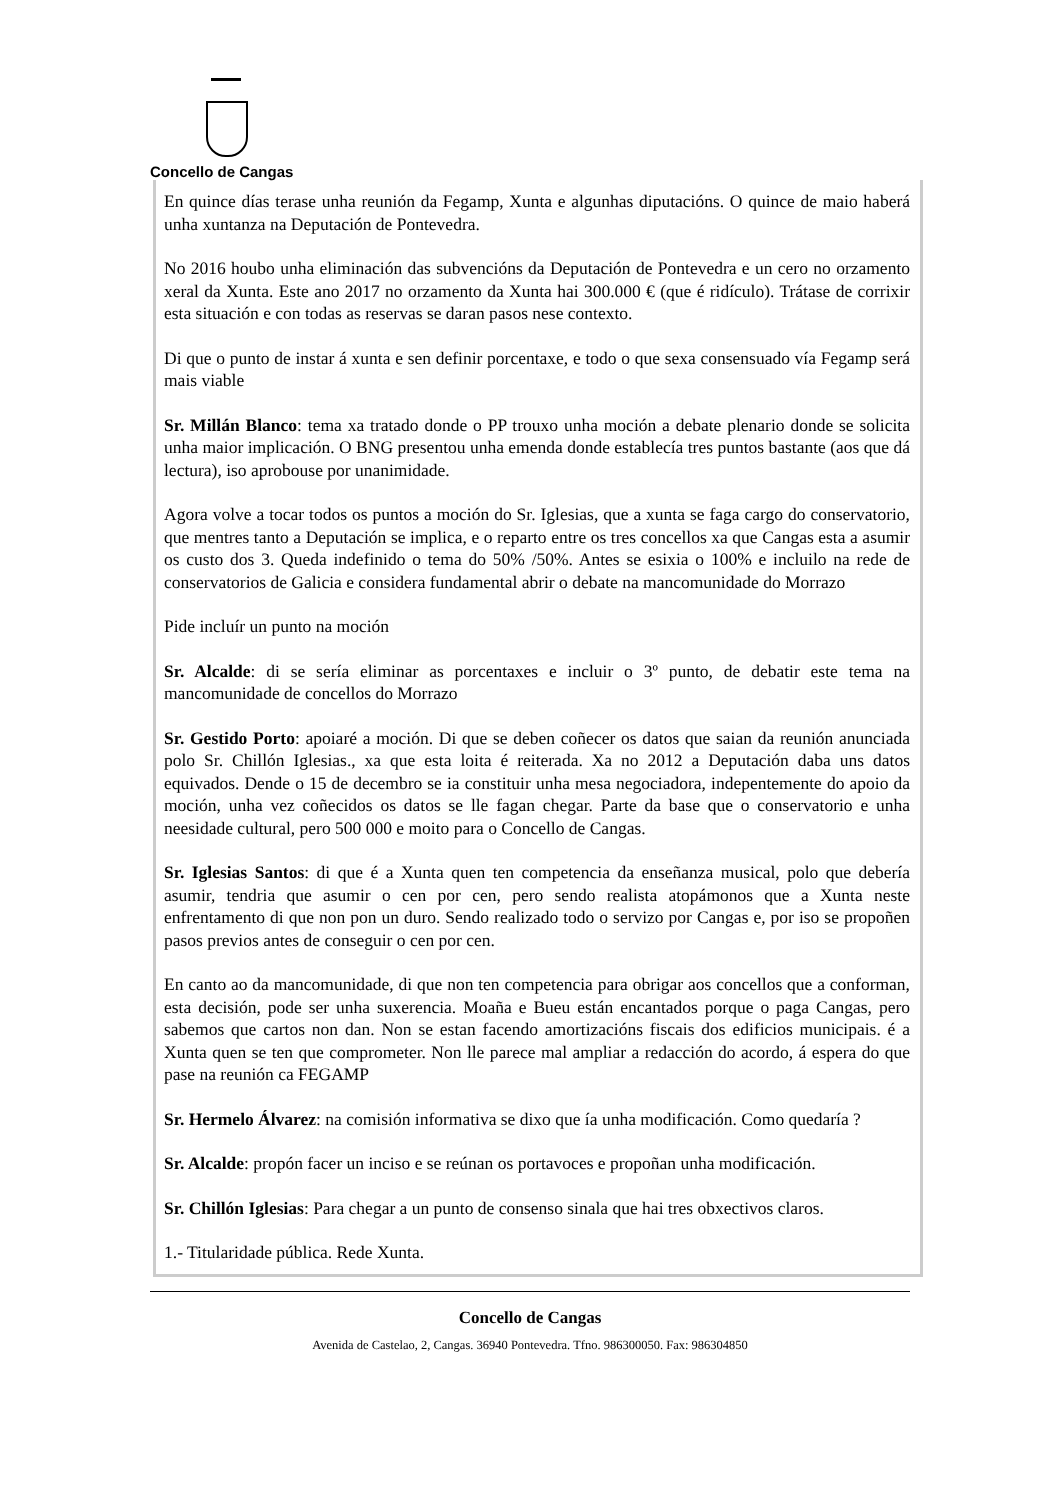Concello de Cangas
En quince días terase unha reunión da Fegamp, Xunta e algunhas diputacións. O quince de maio haberá unha xuntanza na Deputación de Pontevedra.
No 2016 houbo unha eliminación das subvencións da Deputación de Pontevedra e un cero no orzamento xeral da Xunta. Este ano 2017 no orzamento da Xunta hai 300.000 € (que é ridículo). Trátase de corrixir esta situación e con todas as reservas se daran pasos nese contexto.
Di que o punto de instar á xunta e sen definir porcentaxe, e todo o que sexa consensuado vía Fegamp será mais viable
Sr. Millán Blanco: tema xa tratado donde o PP trouxo unha moción a debate plenario donde se solicita unha maior implicación. O BNG presentou unha emenda donde establecía tres puntos bastante (aos que dá lectura), iso aprobouse por unanimidade.
Agora volve a tocar todos os puntos a moción do Sr. Iglesias, que a xunta se faga cargo do conservatorio, que mentres tanto a Deputación se implica, e o reparto entre os tres concellos xa que Cangas esta a asumir os custo dos 3. Queda indefinido o tema do 50% /50%. Antes se esixia o 100% e incluilo na rede de conservatorios de Galicia e considera fundamental abrir o debate na mancomunidade do Morrazo
Pide incluír un punto na moción
Sr. Alcalde: di se sería eliminar as porcentaxes e incluir o 3º punto, de debatir este tema na mancomunidade de concellos do Morrazo
Sr. Gestido Porto: apoiaré a moción. Di que se deben coñecer os datos que saian da reunión anunciada polo Sr. Chillón Iglesias., xa que esta loita é reiterada. Xa no 2012 a Deputación daba uns datos equivados. Dende o 15 de decembro se ia constituir unha mesa negociadora, indepentemente do apoio da moción, unha vez coñecidos os datos se lle fagan chegar. Parte da base que o conservatorio e unha neesidade cultural, pero 500 000 e moito para o Concello de Cangas.
Sr. Iglesias Santos: di que é a Xunta quen ten competencia da enseñanza musical, polo que debería asumir, tendria que asumir o cen por cen, pero sendo realista atopámonos que a Xunta neste enfrentamento di que non pon un duro. Sendo realizado todo o servizo por Cangas e, por iso se propoñen pasos previos antes de conseguir o cen por cen.
En canto ao da mancomunidade, di que non ten competencia para obrigar aos concellos que a conforman, esta decisión, pode ser unha suxerencia. Moaña e Bueu están encantados porque o paga Cangas, pero sabemos que cartos non dan. Non se estan facendo amortizacións fiscais dos edificios municipais. é a Xunta quen se ten que comprometer. Non lle parece mal ampliar a redacción do acordo, á espera do que pase na reunión ca FEGAMP
Sr. Hermelo Álvarez: na comisión informativa se dixo que ía unha modificación. Como quedaría ?
Sr. Alcalde: propón facer un inciso e se reúnan os portavoces e propoñan unha modificación.
Sr. Chillón Iglesias: Para chegar a un punto de consenso sinala que hai tres obxectivos claros.
1.- Titularidade pública. Rede Xunta.
Concello de Cangas
Avenida de Castelao, 2, Cangas. 36940 Pontevedra. Tfno. 986300050. Fax: 986304850